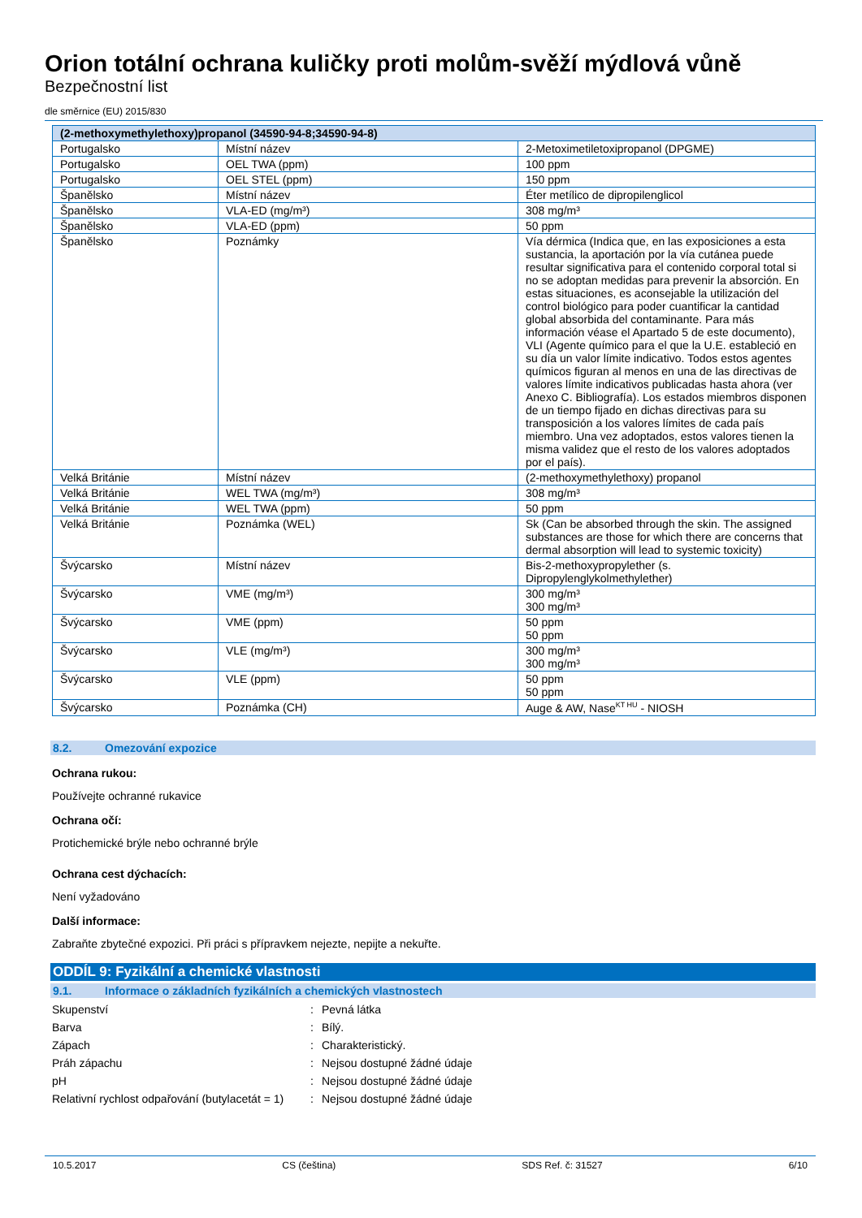Orion totální ochrana kuličky proti molům-svěží mýdlová vůně
Bezpečnostní list
dle směrnice (EU) 2015/830
| (2-methoxymethylethoxy)propanol (34590-94-8;34590-94-8) | | |
| --- | --- | --- |
| Portugalsko | Místní název | 2-Metoximetiletoxipropanol (DPGME) |
| Portugalsko | OEL TWA (ppm) | 100 ppm |
| Portugalsko | OEL STEL (ppm) | 150 ppm |
| Španělsko | Místní název | Éter metílico de dipropilenglicol |
| Španělsko | VLA-ED (mg/m³) | 308 mg/m³ |
| Španělsko | VLA-ED (ppm) | 50 ppm |
| Španělsko | Poznámky | Vía dérmica (Indica que, en las exposiciones a esta sustancia, la aportación por la vía cutánea puede resultar significativa para el contenido corporal total si no se adoptan medidas para prevenir la absorción. En estas situaciones, es aconsejable la utilización del control biológico para poder cuantificar la cantidad global absorbida del contaminante. Para más información véase el Apartado 5 de este documento), VLI (Agente químico para el que la U.E. estableció en su día un valor límite indicativo. Todos estos agentes químicos figuran al menos en una de las directivas de valores límite indicativos publicadas hasta ahora (ver Anexo C. Bibliografía). Los estados miembros disponen de un tiempo fijado en dichas directivas para su transposición a los valores límites de cada país miembro. Una vez adoptados, estos valores tienen la misma validez que el resto de los valores adoptados por el país). |
| Velká Británie | Místní název | (2-methoxymethylethoxy) propanol |
| Velká Británie | WEL TWA (mg/m³) | 308 mg/m³ |
| Velká Británie | WEL TWA (ppm) | 50 ppm |
| Velká Británie | Poznámka (WEL) | Sk (Can be absorbed through the skin. The assigned substances are those for which there are concerns that dermal absorption will lead to systemic toxicity) |
| Švýcarsko | Místní název | Bis-2-methoxypropylether (s. Dipropylenglykolmethylether) |
| Švýcarsko | VME (mg/m³) | 300 mg/m³ 300 mg/m³ |
| Švýcarsko | VME (ppm) | 50 ppm 50 ppm |
| Švýcarsko | VLE (mg/m³) | 300 mg/m³ 300 mg/m³ |
| Švýcarsko | VLE (ppm) | 50 ppm 50 ppm |
| Švýcarsko | Poznámka (CH) | Auge & AW, Nase<sup>KT HU</sup> - NIOSH |
8.2. Omezování expozice
Ochrana rukou:
Používejte ochranné rukavice
Ochrana očí:
Protichemické brýle nebo ochranné brýle
Ochrana cest dýchacích:
Není vyžadováno
Další informace:
Zabraňte zbytečné expozici. Při práci s přípravkem nejezte, nepijte a nekuřte.
ODDÍL 9: Fyzikální a chemické vlastnosti
9.1. Informace o základních fyzikálních a chemických vlastnostech
Skupenství : Pevná látka
Barva : Bílý.
Zápach : Charakteristický.
Práh zápachu : Nejsou dostupné žádné údaje
pH : Nejsou dostupné žádné údaje
Relativní rychlost odpařování (butylacetát = 1)
: Nejsou dostupné žádné údaje
10.5.2017 CS (čeština) SDS Ref. č: 31527 6/10